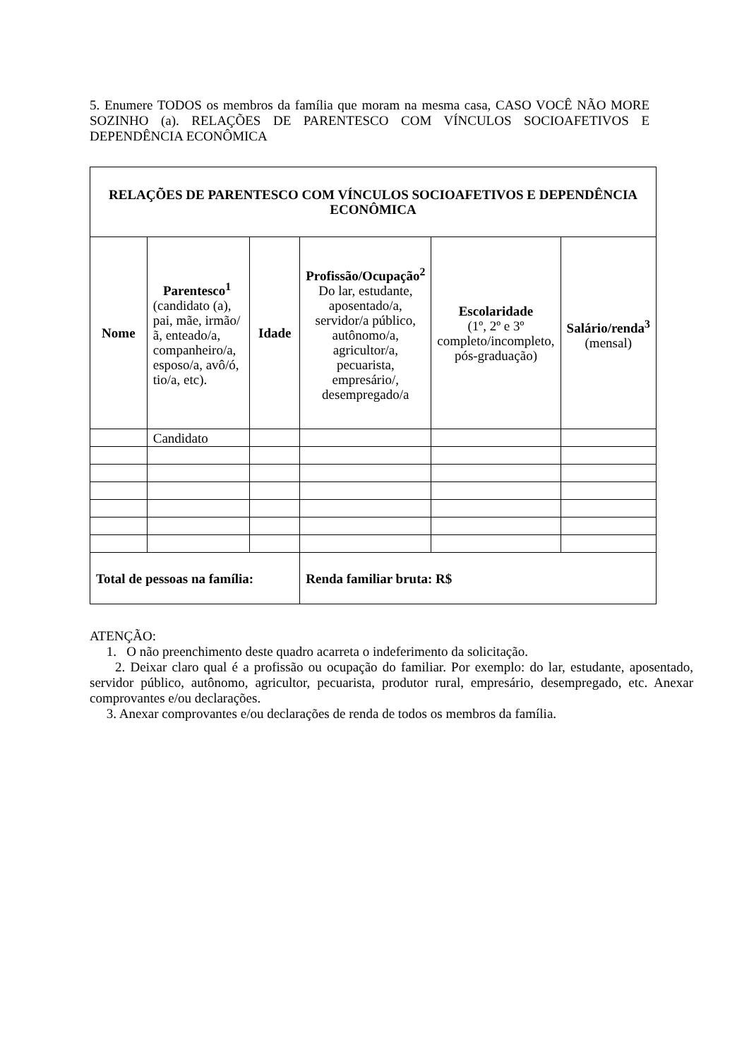5. Enumere TODOS os membros da família que moram na mesma casa, CASO VOCÊ NÃO MORE SOZINHO (a). RELAÇÕES DE PARENTESCO COM VÍNCULOS SOCIOAFETIVOS E DEPENDÊNCIA ECONÔMICA
| RELAÇÕES DE PARENTESCO COM VÍNCULOS SOCIOAFETIVOS E DEPENDÊNCIA ECONÔMICA | | | | | |
| Nome | Parentesco<sup>1</sup> (candidato (a), pai, mãe, irmão/ã, enteado/a, companheiro/a, esposo/a, avô/ó, tio/a, etc). | Idade | Profissão/Ocupação<sup>2</sup> Do lar, estudante, aposentado/a, servidor/a público, autônomo/a, agricultor/a, pecuarista, empresário/, desempregado/a | Escolaridade (1º, 2º e 3º completo/incompleto, pós-graduação) | Salário/renda<sup>3</sup> (mensal) |
| | Candidato | | | | |
| Total de pessoas na família: | | | Renda familiar bruta: R$ | | |
ATENÇÃO:
1. O não preenchimento deste quadro acarreta o indeferimento da solicitação.
2. Deixar claro qual é a profissão ou ocupação do familiar. Por exemplo: do lar, estudante, aposentado, servidor público, autônomo, agricultor, pecuarista, produtor rural, empresário, desempregado, etc. Anexar comprovantes e/ou declarações.
3. Anexar comprovantes e/ou declarações de renda de todos os membros da família.